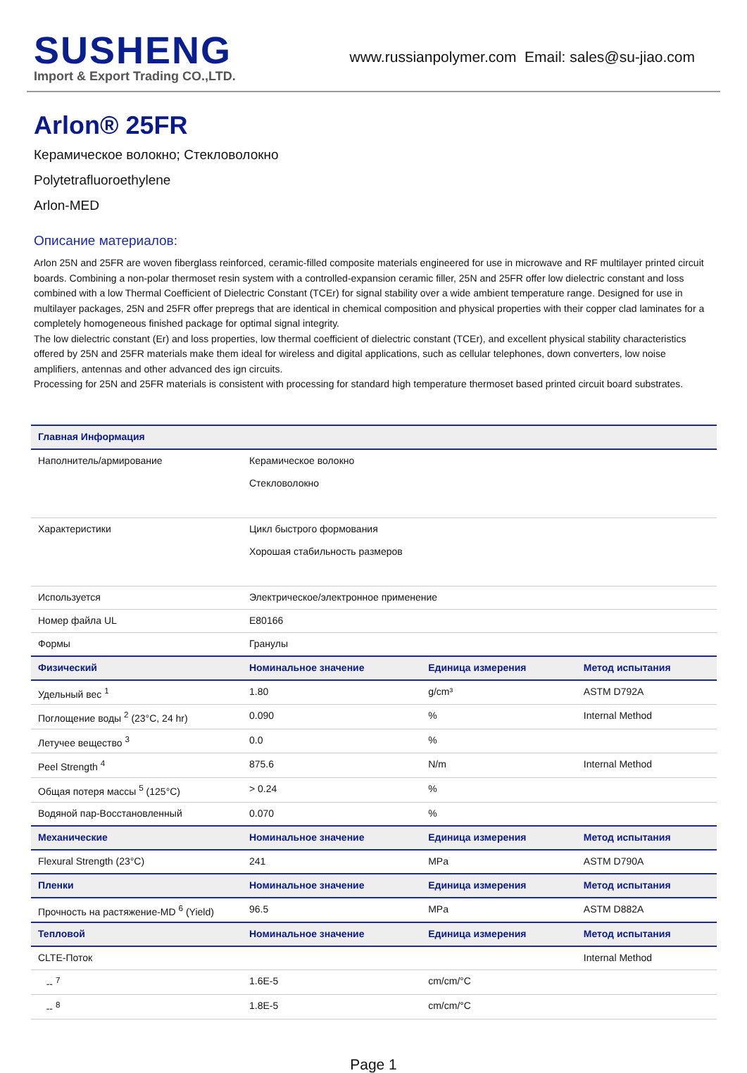SUSHENG
Import & Export Trading CO.,LTD.
www.russianpolymer.com Email: sales@su-jiao.com
Arlon® 25FR
Керамическое волокно; Стекловолокно
Polytetrafluoroethylene
Arlon-MED
Описание материалов:
Arlon 25N and 25FR are woven fiberglass reinforced, ceramic-filled composite materials engineered for use in microwave and RF multilayer printed circuit boards. Combining a non-polar thermoset resin system with a controlled-expansion ceramic filler, 25N and 25FR offer low dielectric constant and loss combined with a low Thermal Coefficient of Dielectric Constant (TCEr) for signal stability over a wide ambient temperature range. Designed for use in multilayer packages, 25N and 25FR offer prepregs that are identical in chemical composition and physical properties with their copper clad laminates for a completely homogeneous finished package for optimal signal integrity.
The low dielectric constant (Er) and loss properties, low thermal coefficient of dielectric constant (TCEr), and excellent physical stability characteristics offered by 25N and 25FR materials make them ideal for wireless and digital applications, such as cellular telephones, down converters, low noise amplifiers, antennas and other advanced des ign circuits.
Processing for 25N and 25FR materials is consistent with processing for standard high temperature thermoset based printed circuit board substrates.
| Главная Информация | | | |
| --- | --- | --- | --- |
| Наполнитель/армирование | Керамическое волокно Стекловолокно | | |
| Характеристики | Цикл быстрого формования Хорошая стабильность размеров | | |
| Используется | Электрическое/электронное применение | | |
| Номер файла UL | E80166 | | |
| Формы | Гранулы | | |
| Физический | Номинальное значение | Единица измерения | Метод испытания |
| Удельный вес <sup>1</sup> | 1.80 | g/cm³ | ASTM D792A |
| Поглощение воды <sup>2</sup> (23°C, 24 hr) | 0.090 | % | Internal Method |
| Летучее вещество <sup>3</sup> | 0.0 | % | |
| Peel Strength <sup>4</sup> | 875.6 | N/m | Internal Method |
| Общая потеря массы <sup>5</sup> (125°C) | > 0.24 | % | |
| Водяной пар-Восстановленный | 0.070 | % | |
| Механические | Номинальное значение | Единица измерения | Метод испытания |
| Flexural Strength (23°C) | 241 | MPa | ASTM D790A |
| Пленки | Номинальное значение | Единица измерения | Метод испытания |
| Прочность на растяжение-MD <sup>6</sup> (Yield) | 96.5 | MPa | ASTM D882A |
| Тепловой | Номинальное значение | Единица измерения | Метод испытания |
| CLTE-Поток | | | Internal Method |
| -- <sup>7</sup> | 1.6E-5 | cm/cm/°C | |
| -- <sup>8</sup> | 1.8E-5 | cm/cm/°C | |
Page 1